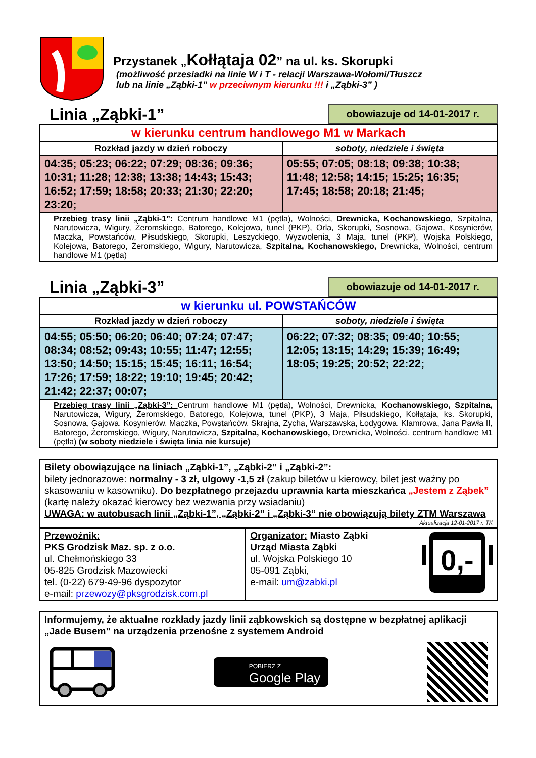Przystanek „Kołłątaja 02” na ul. ks. Skorupki
(możliwość przesiadki na linie W i T - relacji Warszawa-Wołomi/Tłuszcz
lub na linie „Ząbki-1” w przeciwnym kierunku !!! i „Ząbki-3” )
Linia „Ząbki-1”
obowiazuje od 14-01-2017 r.
| w kierunku centrum handlowego M1 w Markach | |
| Rozkład jazdy w dzień roboczy | soboty, niedziele i święta |
| 04:35; 05:23; 06:22; 07:29; 08:36; 09:36; 10:31; 11:28; 12:38; 13:38; 14:43; 15:43; 16:52; 17:59; 18:58; 20:33; 21:30; 22:20; 23:20; | 05:55; 07:05; 08:18; 09:38; 10:38; 11:48; 12:58; 14:15; 15:25; 16:35; 17:45; 18:58; 20:18; 21:45; |
| Przebieg trasy linii „Ząbki-1”: Centrum handlowe M1 (pętla), Wolności, Drewnicka, Kochanowskiego , Szpitalna, Narutowicza, Wigury, Żeromskiego, Batorego, Kolejowa, tunel (PKP), Orla, Skorupki, Sosnowa, Gajowa, Kosynierów, Maczka, Powstańców, Piłsudskiego, Skorupki, Leszyckiego, Wyzwolenia, 3 Maja, tunel (PKP), Wojska Polskiego, Kolejowa, Batorego, Żeromskiego, Wigury, Narutowicza, Szpitalna, Kochanowskiego, Drewnicka, Wolności, centrum handlowe M1 (pętla) | |
Linia „Ząbki-3”
obowiazuje od 14-01-2017 r.
| w kierunku ul. POWSTAŃCÓW | |
| Rozkład jazdy w dzień roboczy | soboty, niedziele i święta |
| 04:55; 05:50; 06:20; 06:40; 07:24; 07:47; 08:34; 08:52; 09:43; 10:55; 11:47; 12:55; 13:50; 14:50; 15:15; 15:45; 16:11; 16:54; 17:26; 17:59; 18:22; 19:10; 19:45; 20:42; 21:42; 22:37; 00:07; | 06:22; 07:32; 08:35; 09:40; 10:55; 12:05; 13:15; 14:29; 15:39; 16:49; 18:05; 19:25; 20:52; 22:22; |
| Przebieg trasy linii „Ząbki-3”: Centrum handlowe M1 (pętla), Wolności, Drewnicka, Kochanowskiego, Szpitalna, Narutowicza, Wigury, Żeromskiego, Batorego, Kolejowa, tunel (PKP), 3 Maja, Piłsudskiego, Kołłątaja, ks. Skorupki, Sosnowa, Gajowa, Kosynierów, Maczka, Powstańców, Skrajna, Zycha, Warszawska, Łodygowa, Klamrowa, Jana Pawła II, Batorego, Żeromskiego, Wigury, Narutowicza, Szpitalna, Kochanowskiego, Drewnicka, Wolności, centrum handlowe M1 (pętla) (w soboty niedziele i święta linia nie kursuje) | |
Bilety obowiązujące na liniach „Ząbki-1”, „Ząbki-2” i „Ząbki-2”:
bilety jednorazowe: normalny - 3 zł, ulgowy -1,5 zł (zakup biletów u kierowcy, bilet jest ważny po skasowaniu w kasowniku). Do bezpłatnego przejazdu uprawnia karta mieszkańca „Jestem z Ząbek” (kartę należy okazać kierowcy bez wezwania przy wsiadaniu)
UWAGA: w autobusach linii „Ząbki-1”, „Ząbki-2” i „Ząbki-3” nie obowiązują bilety ZTM Warszawa
Aktualizacja 12-01-2017 r. TK
| Przewoźnik: PKS Grodzisk Maz. sp. z o.o. ul. Chełmońskiego 33 05-825 Grodzisk Mazowiecki tel. (0-22) 679-49-96 dyspozytor e-mail: przewozy@pksgrodzisk.com.pl | Organizator: Miasto Ząbki Urząd Miasta Ząbki ul. Wojska Polskiego 10 05-091 Ząbki, e-mail: um@zabki.pl 0,- |
Informujemy, że aktualne rozkłady jazdy linii ząbkowskich są dostępne w bezpłatnej aplikacji „Jade Busem” na urządzenia przenośne z systemem Android
POBIERZ Z
Google Play